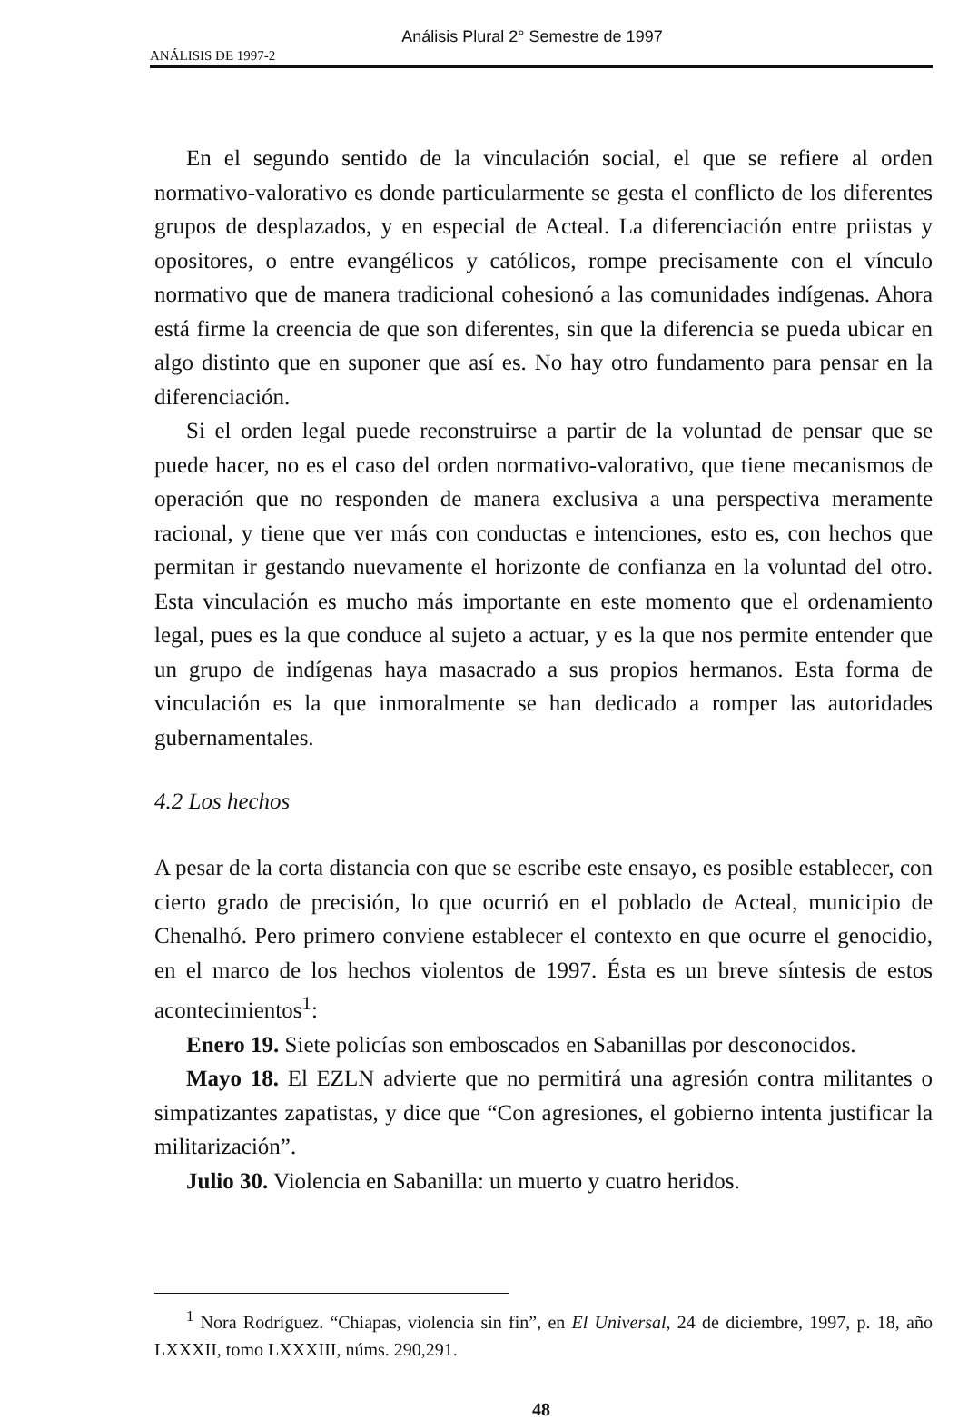Análisis Plural 2° Semestre de 1997
ANÁLISIS DE 1997-2
En el segundo sentido de la vinculación social, el que se refiere al orden normativo-valorativo es donde particularmente se gesta el conflicto de los diferentes grupos de desplazados, y en especial de Acteal. La diferenciación entre priistas y opositores, o entre evangélicos y católicos, rompe precisamente con el vínculo normativo que de manera tradicional cohesionó a las comunidades indígenas. Ahora está firme la creencia de que son diferentes, sin que la diferencia se pueda ubicar en algo distinto que en suponer que así es. No hay otro fundamento para pensar en la diferenciación.
Si el orden legal puede reconstruirse a partir de la voluntad de pensar que se puede hacer, no es el caso del orden normativo-valorativo, que tiene mecanismos de operación que no responden de manera exclusiva a una perspectiva meramente racional, y tiene que ver más con conductas e intenciones, esto es, con hechos que permitan ir gestando nuevamente el horizonte de confianza en la voluntad del otro. Esta vinculación es mucho más importante en este momento que el ordenamiento legal, pues es la que conduce al sujeto a actuar, y es la que nos permite entender que un grupo de indígenas haya masacrado a sus propios hermanos. Esta forma de vinculación es la que inmoralmente se han dedicado a romper las autoridades gubernamentales.
4.2 Los hechos
A pesar de la corta distancia con que se escribe este ensayo, es posible establecer, con cierto grado de precisión, lo que ocurrió en el poblado de Acteal, municipio de Chenalhó. Pero primero conviene establecer el contexto en que ocurre el genocidio, en el marco de los hechos violentos de 1997. Ésta es un breve síntesis de estos acontecimientos<sup>1</sup>:
Enero 19. Siete policías son emboscados en Sabanillas por desconocidos.
Mayo 18. El EZLN advierte que no permitirá una agresión contra militantes o simpatizantes zapatistas, y dice que “Con agresiones, el gobierno intenta justificar la militarización”.
Julio 30. Violencia en Sabanilla: un muerto y cuatro heridos.
<sup>1</sup> Nora Rodríguez. “Chiapas, violencia sin fin”, en El Universal, 24 de diciembre, 1997, p. 18, año LXXXII, tomo LXXXIII, núms. 290,291.
48